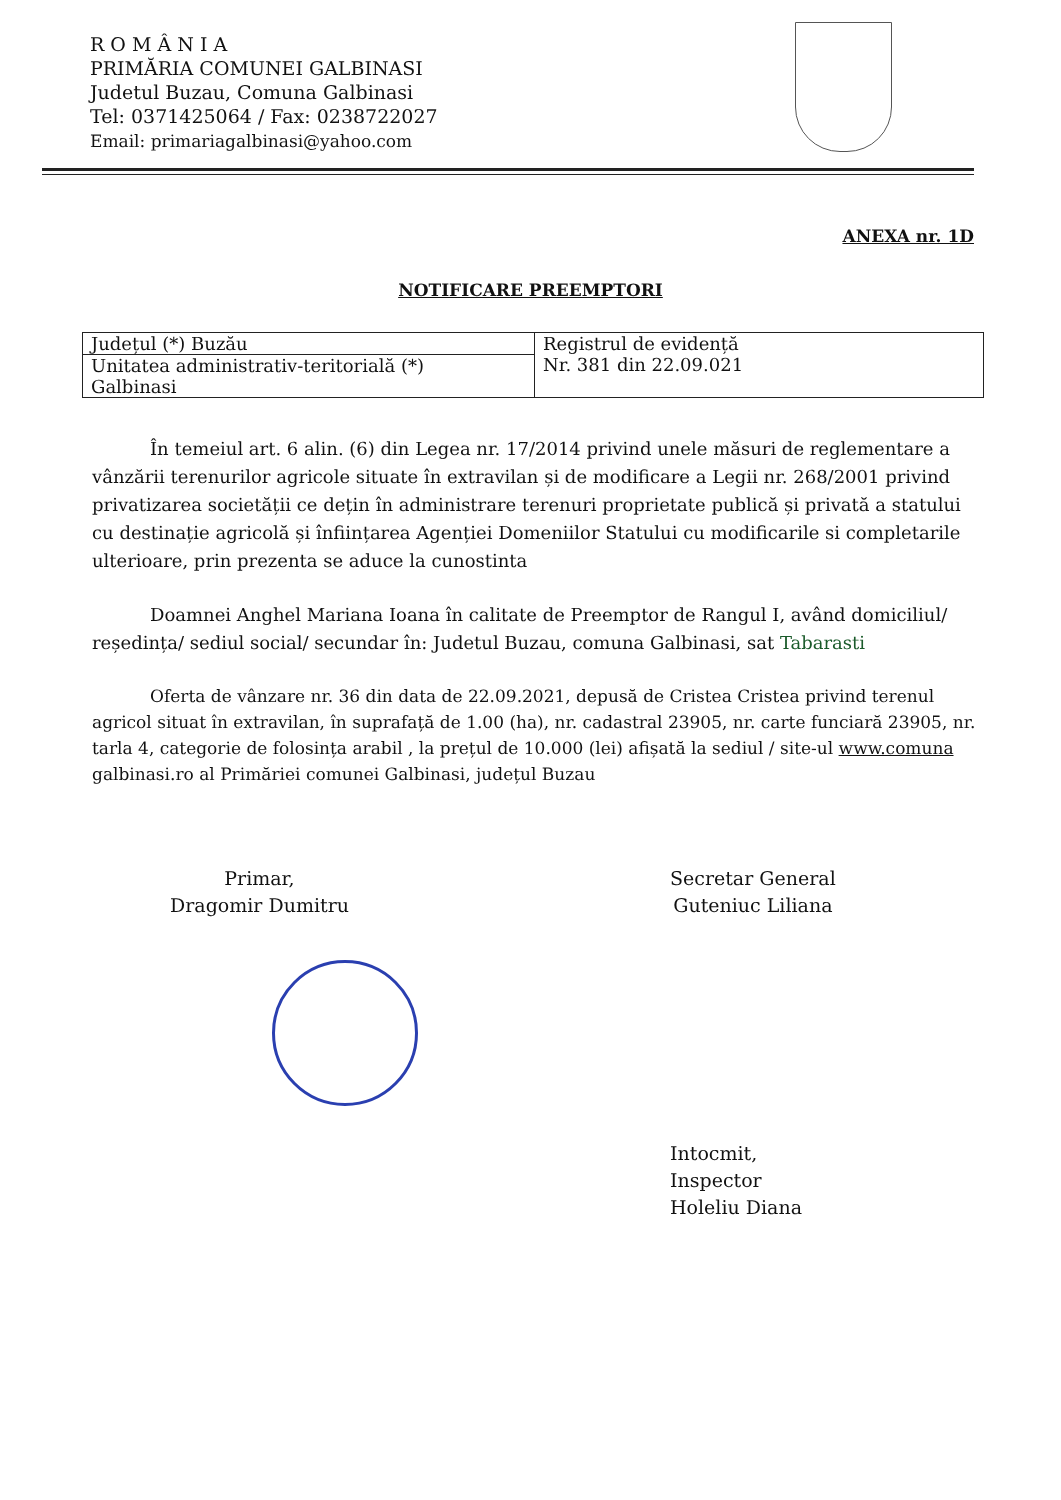R O M Â N I A
PRIMĂRIA COMUNEI GALBINASI
Judetul Buzau, Comuna Galbinasi
Tel: 0371425064 / Fax: 0238722027
Email: primariagalbinasi@yahoo.com
ANEXA nr. 1D
NOTIFICARE PREEMPTORI
| Județul (*) Buzău | Registrul de evidență Nr. 381 din 22.09.021 |
| Unitatea administrativ-teritorială (*) Galbinasi | |
În temeiul art. 6 alin. (6) din Legea nr. 17/2014 privind unele măsuri de reglementare a vânzării terenurilor agricole situate în extravilan și de modificare a Legii nr. 268/2001 privind privatizarea societății ce dețin în administrare terenuri proprietate publică și privată a statului cu destinație agricolă și înființarea Agenției Domeniilor Statului cu modificarile si completarile ulterioare, prin prezenta se aduce la cunostinta
Doamnei Anghel Mariana Ioana în calitate de Preemptor de Rangul I, având domiciliul/ reședința/ sediul social/ secundar în: Judetul Buzau, comuna Galbinasi, sat Tabarasti
Oferta de vânzare nr. 36 din data de 22.09.2021, depusă de Cristea Cristea privind terenul agricol situat în extravilan, în suprafață de 1.00 (ha), nr. cadastral 23905, nr. carte funciară 23905, nr. tarla 4, categorie de folosința arabil , la prețul de 10.000 (lei) afișată la sediul / site-ul www.comuna galbinasi.ro al Primăriei comunei Galbinasi, județul Buzau
Primar,
Dragomir Dumitru
Secretar General
Guteniuc Liliana
Intocmit,
Inspector
Holeliu Diana